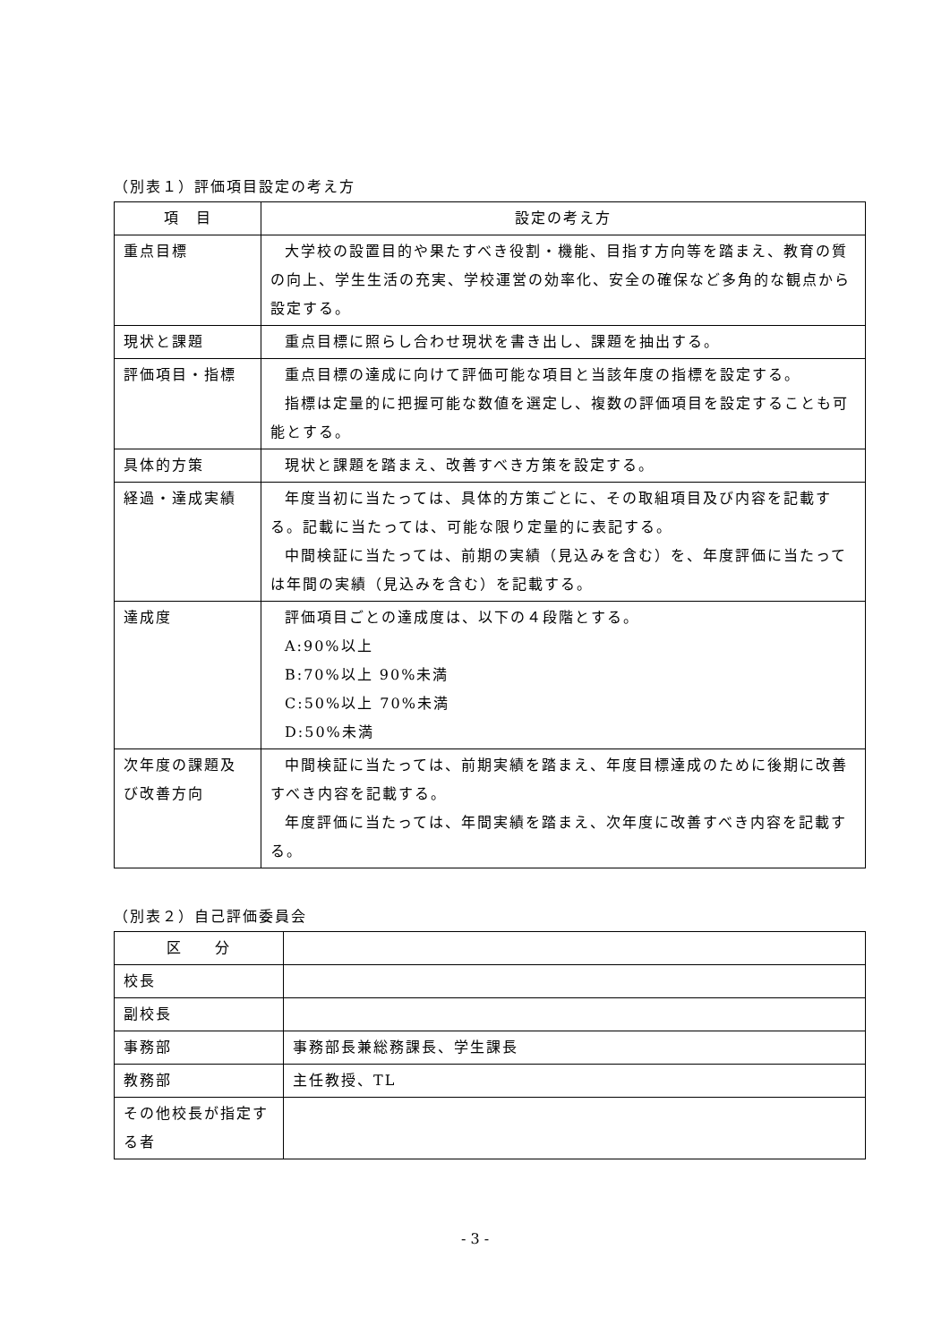（別表１）評価項目設定の考え方
| 項 目 | 設定の考え方 |
| --- | --- |
| 重点目標 | 大学校の設置目的や果たすべき役割・機能、目指す方向等を踏まえ、教育の質の向上、学生生活の充実、学校運営の効率化、安全の確保など多角的な観点から設定する。 |
| 現状と課題 | 重点目標に照らし合わせ現状を書き出し、課題を抽出する。 |
| 評価項目・指標 | 重点目標の達成に向けて評価可能な項目と当該年度の指標を設定する。 指標は定量的に把握可能な数値を選定し、複数の評価項目を設定することも可能とする。 |
| 具体的方策 | 現状と課題を踏まえ、改善すべき方策を設定する。 |
| 経過・達成実績 | 年度当初に当たっては、具体的方策ごとに、その取組項目及び内容を記載する。記載に当たっては、可能な限り定量的に表記する。 中間検証に当たっては、前期の実績（見込みを含む）を、年度評価に当たっては年間の実績（見込みを含む）を記載する。 |
| 達成度 | 評価項目ごとの達成度は、以下の４段階とする。 A:90%以上 B:70%以上 90%未満 C:50%以上 70%未満 D:50%未満 |
| 次年度の課題及び改善方向 | 中間検証に当たっては、前期実績を踏まえ、年度目標達成のために後期に改善すべき内容を記載する。 年度評価に当たっては、年間実績を踏まえ、次年度に改善すべき内容を記載する。 |
（別表２）自己評価委員会
| 区 分 | |
| 校長 | |
| 副校長 | |
| 事務部 | 事務部長兼総務課長、学生課長 |
| 教務部 | 主任教授、TL |
| その他校長が指定する者 | |
- 3 -